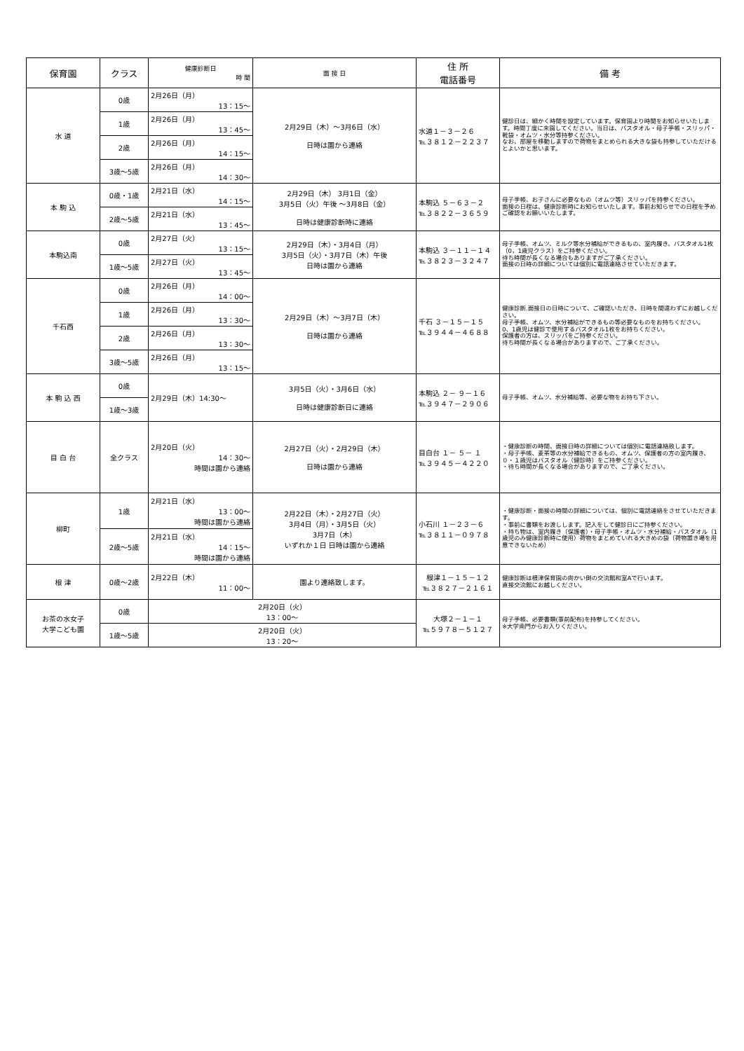| 保育園 | クラス | 健康診断日 時 間 | 面 接 日 | 住 所 電話番号 | 備 考 |
| --- | --- | --- | --- | --- | --- |
| 水 道 | 0歳 | 2月26日（月） 13：15～ | 2月29日（木）～3月6日（水） 日時は園から連絡 | 水道１－３－２６ ℡３８１２－２２３７ | 健診日は、細かく時間を設定しています。保育園より時間をお知らせいたします。時間丁度に来園してください。当日は、バスタオル・母子手帳・スリッパ・靴袋・オムツ・水分等持参ください。 なお、部屋を移動しますので荷物をまとめられる大きな袋も持参していただけるとよいかと思います。 |
| | 1歳 | 2月26日（月） 13：45～ | | | |
| | 2歳 | 2月26日（月） 14：15～ | | | |
| | 3歳～5歳 | 2月26日（月） 14：30～ | | | |
| 本 駒 込 | 0歳・1歳 | 2月21日（水） 14：15～ | 2月29日（木） 3月1日（金） 3月5日（火）午後 ～3月8日（金） 日時は健康診断時に連絡 | 本駒込 ５－６３－２ ℡３８２２－３６５９ | 母子手帳、お子さんに必要なもの（オムツ等）スリッパを持参ください。 面接の日程は、健康診断時にお知らせいたします。事前お知らせでの日程を予めご確認をお願いいたします。 |
| | 2歳～5歳 | 2月21日（水） 13：45～ | | | |
| 本駒込南 | 0歳 | 2月27日（火） 13：15～ | 2月29日（木）・3月4日（月） 3月5日（火）・3月7日（木）午後 日時は園から連絡 | 本駒込 ３－１１－１４ ℡３８２３－３２４７ | 母子手帳、オムツ、ミルク等水分補給ができるもの、室内履き、バスタオル1枚（0，1歳児クラス）をご持参ください。 待ち時間が長くなる場合もありますがご了承ください。 面接の日時の詳細については個別に電話連絡させていただきます。 |
| | 1歳～5歳 | 2月27日（火） 13：45～ | | | |
| 千石西 | 0歳 | 2月26日（月） 14：00～ | 2月29日（木）～3月7日（木） 日時は園から連絡 | 千石 ３－１５－１５ ℡３９４４－４６８８ | 健康診断.面接日の日時について、ご確認いただき、日時を間違わずにお越しください。 母子手帳、オムツ、水分補給ができるもの等必要なものをお持ちください。 0、1歳児は健診で使用するバスタオル1枚をお持ちください。 保護者の方は、スリッパをご持参ください。 待ち時間が長くなる場合がありますので、ご了承ください。 |
| | 1歳 | 2月26日（月） 13：30～ | | | |
| | 2歳 | 2月26日（月） 13：30～ | | | |
| | 3歳～5歳 | 2月26日（月） 13：15～ | | | |
| 本 駒 込 西 | 0歳 | 2月29日（木）14:30～ | 3月5日（火）・3月6日（水） 日時は健康診断日に連絡 | 本駒込 ２－ ９－１６ ℡３９４７－２９０６ | 母子手帳、オムツ、水分補給等、必要な物をお持ち下さい。 |
| | 1歳～3歳 | | | | |
| 目 白 台 | 全クラス | 2月20日（火） 14：30～ 時間は園から連絡 | 2月27日（火）・2月29日（木） 日時は園から連絡 | 目白台 １－ ５－ １ ℡３９４５－４２２０ | ・健康診断の時間、面接日時の詳細については個別に電話連絡致します。 ・母子手帳、麦茶等の水分補給できるもの、オムツ、保護者の方の室内履き、０・１歳児はバスタオル（健診時）をご持参ください。 ・待ち時間が長くなる場合がありますので、ご了承ください。 |
| 柳町 | 1歳 | 2月21日（水） 13：00～ 時間は園から連絡 | 2月22日（木）・2月27日（火） 3月4日（月）・3月5日（火） 3月7日（木） いずれか１日 日時は園から連絡 | 小石川 １－２３－６ ℡３８１１－０９７８ | ・健康診断・面接の時間の詳細については、個別に電話連絡をさせていただきます。 ・事前に書類をお渡しします。記入をして健診日にご持参ください。 ・持ち物は、室内履き（保護者）・母子手帳・オムツ・水分補給・バスタオル（1歳児のみ健康診断時に使用）荷物をまとめていれる大きめの袋（荷物置き場を用意できないため） |
| | 2歳～5歳 | 2月21日（水） 14：15～ 時間は園から連絡 | | | |
| 根 津 | 0歳～2歳 | 2月22日（木） 11：00～ | 園より連絡致します。 | 根津１－１５－１２ ℡３８２７－２１６１ | 健康診断は根津保育園の向かい側の交流館和室Aで行います。 直接交流館にお越しください。 |
| お茶の水女子 大学こども園 | 0歳 | 2月20日（火） 13：00～ | | 大塚２－１－１ ℡５９７８－５１２７ | 母子手帳、必要書類(事前配布)を持参してください。 ※大学南門からお入りください。 |
| | 1歳～5歳 | 2月20日（火） 13：20～ | | | |